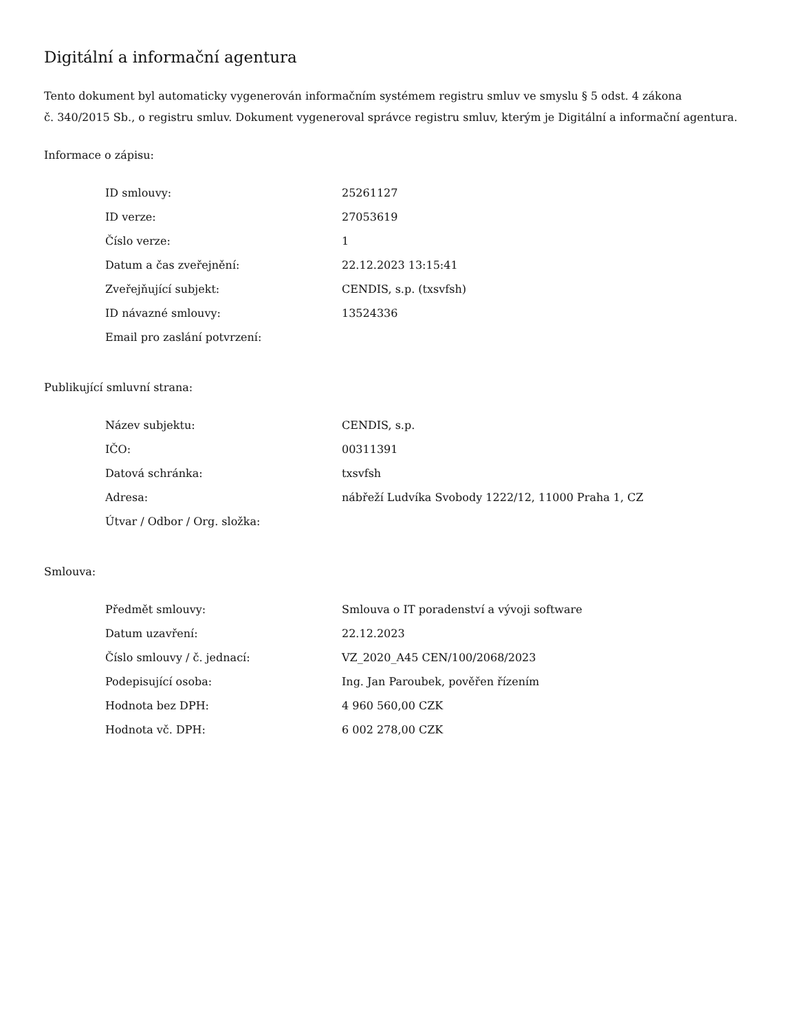Digitální a informační agentura
Tento dokument byl automaticky vygenerován informačním systémem registru smluv ve smyslu § 5 odst. 4 zákona
č. 340/2015 Sb., o registru smluv. Dokument vygeneroval správce registru smluv, kterým je Digitální a informační agentura.
Informace o zápisu:
| ID smlouvy: | 25261127 |
| ID verze: | 27053619 |
| Číslo verze: | 1 |
| Datum a čas zveřejnění: | 22.12.2023 13:15:41 |
| Zveřejňující subjekt: | CENDIS, s.p. (txsvfsh) |
| ID návazné smlouvy: | 13524336 |
| Email pro zaslání potvrzení: | |
Publikující smluvní strana:
| Název subjektu: | CENDIS, s.p. |
| IČO: | 00311391 |
| Datová schránka: | txsvfsh |
| Adresa: | nábřeží Ludvíka Svobody 1222/12, 11000 Praha 1, CZ |
| Útvar / Odbor / Org. složka: | |
Smlouva:
| Předmět smlouvy: | Smlouva o IT poradenství a vývoji software |
| Datum uzavření: | 22.12.2023 |
| Číslo smlouvy / č. jednací: | VZ_2020_A45 CEN/100/2068/2023 |
| Podepisující osoba: | Ing. Jan Paroubek, pověřen řízením |
| Hodnota bez DPH: | 4 960 560,00 CZK |
| Hodnota vč. DPH: | 6 002 278,00 CZK |